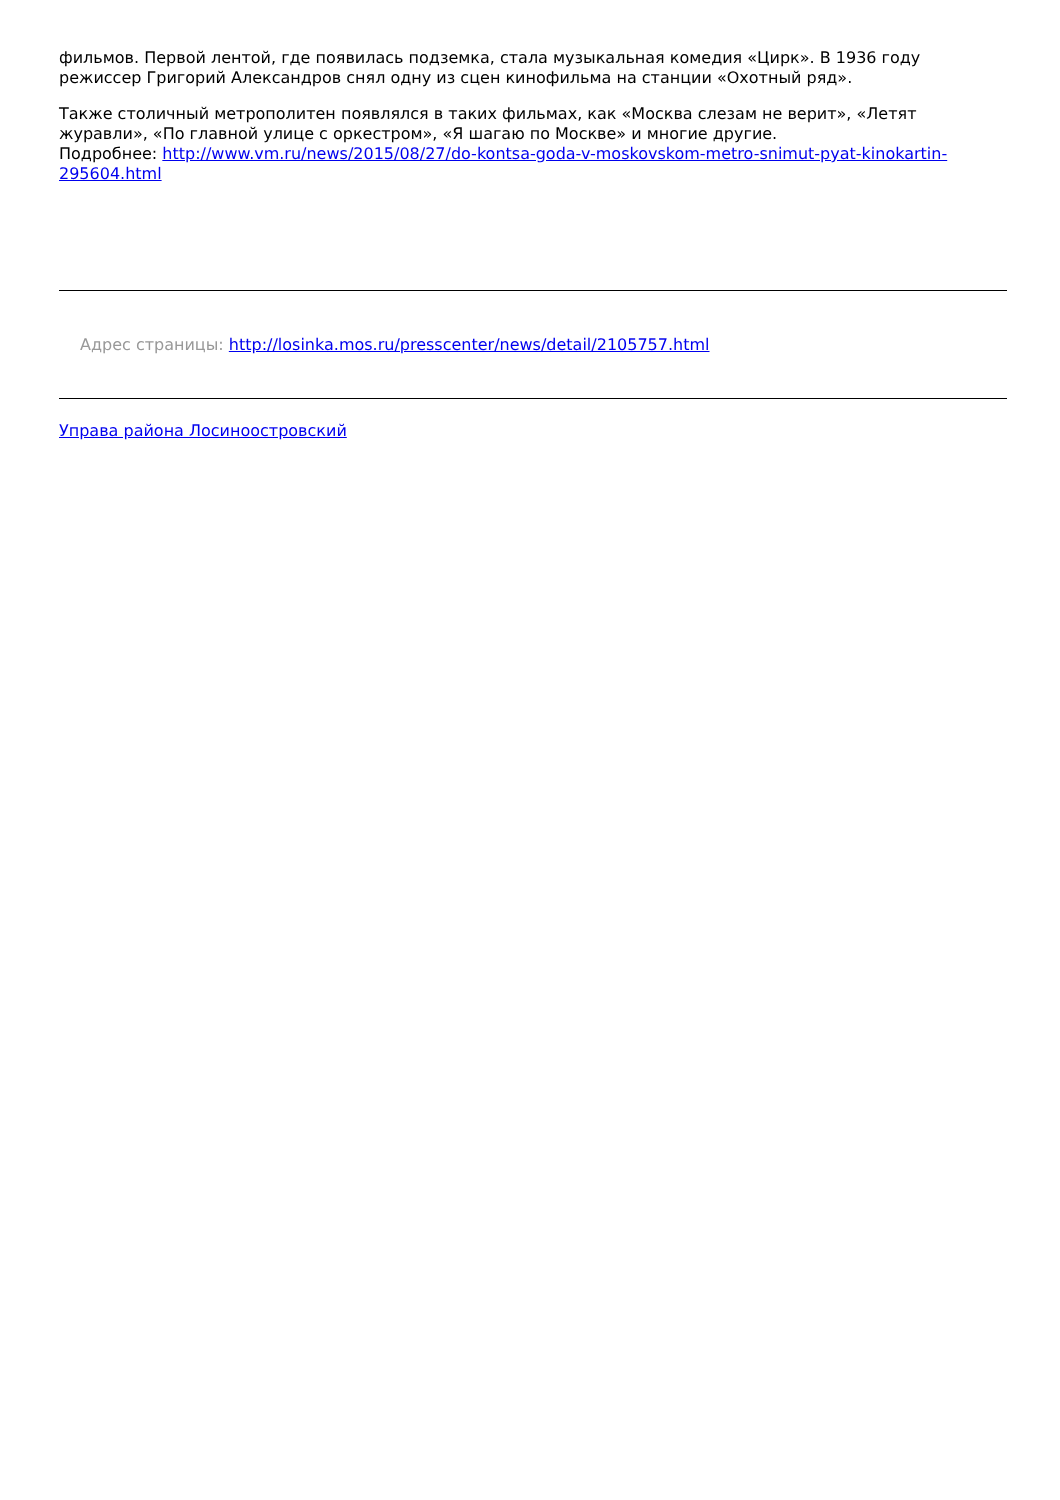фильмов. Первой лентой, где появилась подземка, стала музыкальная комедия «Цирк». В 1936 году режиссер Григорий Александров снял одну из сцен кинофильма на станции «Охотный ряд».
Также столичный метрополитен появлялся в таких фильмах, как «Москва слезам не верит», «Летят журавли», «По главной улице с оркестром», «Я шагаю по Москве» и многие другие.
Подробнее: http://www.vm.ru/news/2015/08/27/do-kontsa-goda-v-moskovskom-metro-snimut-pyat-kinokartin-295604.html
Адрес страницы: http://losinka.mos.ru/presscenter/news/detail/2105757.html
Управа района Лосиноостровский